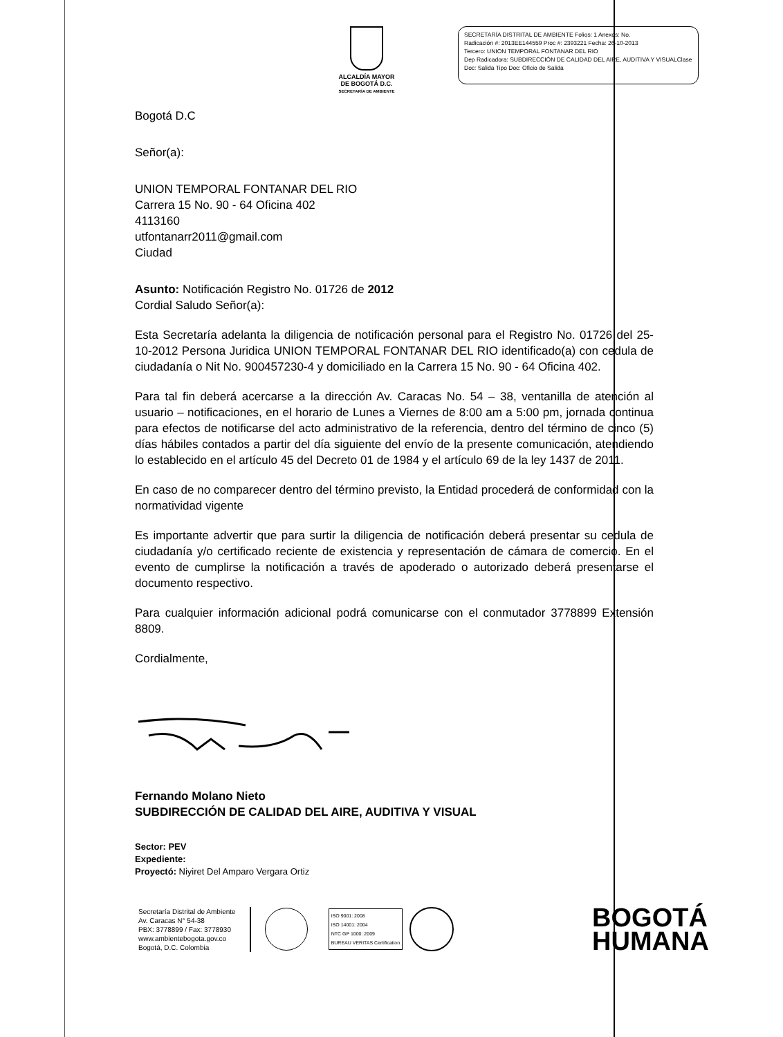ALCALDÍA MAYOR
DE BOGOTÁ D.C.
SECRETARÍA DE AMBIENTE
SECRETARÍA DISTRITAL DE AMBIENTE Folios: 1 Anexos: No.
Radicación #: 2013EE144559 Proc #: 2393221 Fecha: 26-10-2013
Tercero: UNION TEMPORAL FONTANAR DEL RIO
Dep Radicadora: SUBDIRECCIÓN DE CALIDAD DEL AIRE, AUDITIVA Y VISUALClase Doc: Salida Tipo Doc: Oficio de Salida
Bogotá D.C
Señor(a):
UNION TEMPORAL FONTANAR DEL RIO
Carrera 15 No. 90 - 64 Oficina 402
4113160
utfontanarr2011@gmail.com
Ciudad
Asunto: Notificación Registro No. 01726 de 2012
Cordial Saludo Señor(a):
Esta Secretaría adelanta la diligencia de notificación personal para el Registro No. 01726 del 25-10-2012 Persona Juridica UNION TEMPORAL FONTANAR DEL RIO identificado(a) con cedula de ciudadanía o Nit No. 900457230-4 y domiciliado en la Carrera 15 No. 90 - 64 Oficina 402.
Para tal fin deberá acercarse a la dirección Av. Caracas No. 54 – 38, ventanilla de atención al usuario – notificaciones, en el horario de Lunes a Viernes de 8:00 am a 5:00 pm, jornada continua para efectos de notificarse del acto administrativo de la referencia, dentro del término de cinco (5) días hábiles contados a partir del día siguiente del envío de la presente comunicación, atendiendo lo establecido en el artículo 45 del Decreto 01 de 1984 y el artículo 69 de la ley 1437 de 2011.
En caso de no comparecer dentro del término previsto, la Entidad procederá de conformidad con la normatividad vigente
Es importante advertir que para surtir la diligencia de notificación deberá presentar su cedula de ciudadanía y/o certificado reciente de existencia y representación de cámara de comercio. En el evento de cumplirse la notificación a través de apoderado o autorizado deberá presentarse el documento respectivo.
Para cualquier información adicional podrá comunicarse con el conmutador 3778899 Extensión 8809.
Cordialmente,
Fernando Molano Nieto
SUBDIRECCIÓN DE CALIDAD DEL AIRE, AUDITIVA Y VISUAL
Sector: PEV
Expediente:
Proyectó: Niyiret Del Amparo Vergara Ortiz
Secretaría Distrital de Ambiente
Av. Caracas N° 54-38
PBX: 3778899 / Fax: 3778930
www.ambientebogota.gov.co
Bogotá, D.C. Colombia
ISO 9001: 2008
ISO 14001: 2004
NTC GP 1000: 2009
BUREAU VERITAS Certification
BOGOTÁ
HUMANA